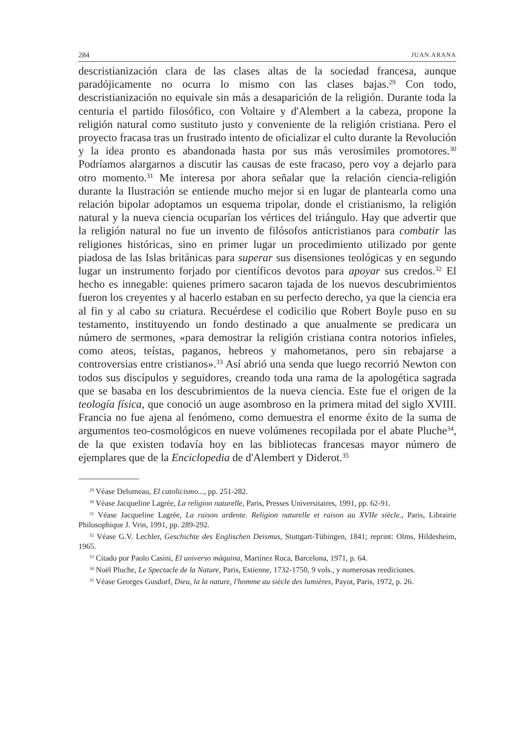284 JUAN ARANA
descristianización clara de las clases altas de la sociedad francesa, aunque paradójicamente no ocurra lo mismo con las clases bajas.<sup>29</sup> Con todo, descristianización no equivale sin más a desaparición de la religión. Durante toda la centuria el partido filosófico, con Voltaire y d'Alembert a la cabeza, propone la religión natural como sustituto justo y conveniente de la religión cristiana. Pero el proyecto fracasa tras un frustrado intento de oficializar el culto durante la Revolución y la idea pronto es abandonada hasta por sus más verosímiles promotores.<sup>30</sup> Podríamos alargarnos a discutir las causas de este fracaso, pero voy a dejarlo para otro momento.<sup>31</sup> Me interesa por ahora señalar que la relación ciencia-religión durante la Ilustración se entiende mucho mejor si en lugar de plantearla como una relación bipolar adoptamos un esquema tripolar, donde el cristianismo, la religión natural y la nueva ciencia ocuparían los vértices del triángulo. Hay que advertir que la religión natural no fue un invento de filósofos anticristianos para combatir las religiones históricas, sino en primer lugar un procedimiento utilizado por gente piadosa de las Islas británicas para superar sus disensiones teológicas y en segundo lugar un instrumento forjado por científicos devotos para apoyar sus credos.<sup>32</sup> El hecho es innegable: quienes primero sacaron tajada de los nuevos descubrimientos fueron los creyentes y al hacerlo estaban en su perfecto derecho, ya que la ciencia era al fin y al cabo su criatura. Recuérdese el codicilio que Robert Boyle puso en su testamento, instituyendo un fondo destinado a que anualmente se predicara un número de sermones, «para demostrar la religión cristiana contra notorios infieles, como ateos, teístas, paganos, hebreos y mahometanos, pero sin rebajarse a controversias entre cristianos».<sup>33</sup> Así abrió una senda que luego recorrió Newton con todos sus discípulos y seguidores, creando toda una rama de la apologética sagrada que se basaba en los descubrimientos de la nueva ciencia. Este fue el origen de la teología física, que conoció un auge asombroso en la primera mitad del siglo XVIII. Francia no fue ajena al fenómeno, como demuestra el enorme éxito de la suma de argumentos teo-cosmológicos en nueve volúmenes recopilada por el abate Pluche<sup>34</sup>, de la que existen todavía hoy en las bibliotecas francesas mayor número de ejemplares que de la Enciclopedia de d'Alembert y Diderot.<sup>35</sup>
<sup>29</sup> Véase Delumeau, El catolicismo..., pp. 251-282.
<sup>30</sup> Véase Jacqueline Lagrée, La religion naturelle, Paris, Presses Universitaires, 1991, pp. 62-91.
<sup>31</sup> Véase Jacqueline Lagrée, La raison ardente. Religion naturelle et raison au XVIIe siècle., Paris, Librairie Philosophique J. Vrin, 1991, pp. 289-292.
<sup>32</sup> Véase G.V. Lechler, Geschichte des Englischen Deismus, Stuttgart-Tübingen, 1841; reprint: Olms, Hildesheim, 1965.
<sup>33</sup> Citado por Paolo Casini, El universo máquina, Martínez Roca, Barcelona, 1971, p. 64.
<sup>34</sup> Noël Pluche, Le Spectacle de la Nature, Paris, Estienne, 1732-1750, 9 vols., y numerosas reediciones.
<sup>35</sup> Véase Georges Gusdorf, Dieu, la la nature, l'homme au siècle des lumières, Payot, Paris, 1972, p. 26.